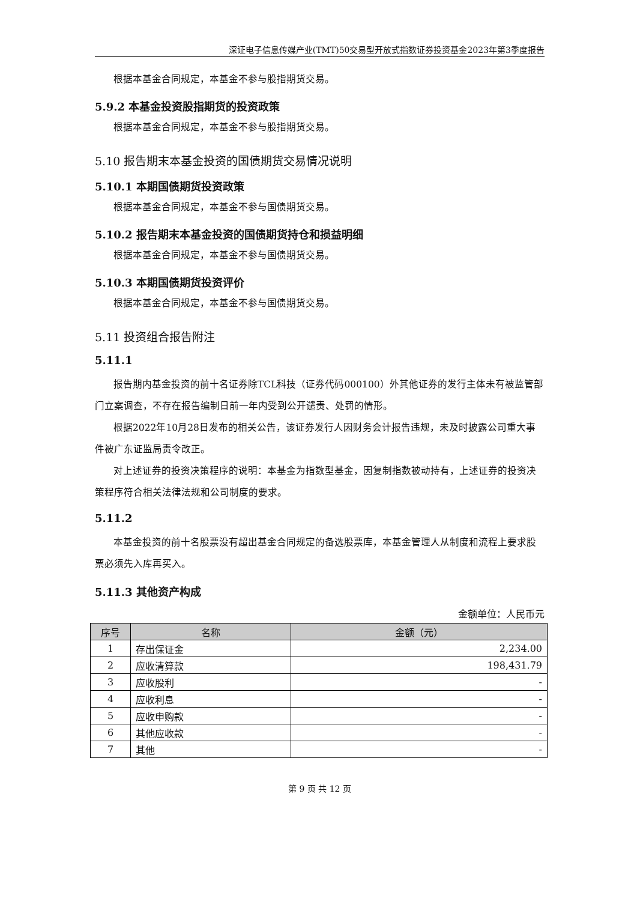深证电子信息传媒产业(TMT)50交易型开放式指数证券投资基金2023年第3季度报告
根据本基金合同规定，本基金不参与股指期货交易。
5.9.2 本基金投资股指期货的投资政策
根据本基金合同规定，本基金不参与股指期货交易。
5.10 报告期末本基金投资的国债期货交易情况说明
5.10.1 本期国债期货投资政策
根据本基金合同规定，本基金不参与国债期货交易。
5.10.2 报告期末本基金投资的国债期货持仓和损益明细
根据本基金合同规定，本基金不参与国债期货交易。
5.10.3 本期国债期货投资评价
根据本基金合同规定，本基金不参与国债期货交易。
5.11 投资组合报告附注
5.11.1
报告期内基金投资的前十名证券除TCL科技（证券代码000100）外其他证券的发行主体未有被监管部门立案调查，不存在报告编制日前一年内受到公开谴责、处罚的情形。
根据2022年10月28日发布的相关公告，该证券发行人因财务会计报告违规，未及时披露公司重大事件被广东证监局责令改正。
对上述证券的投资决策程序的说明：本基金为指数型基金，因复制指数被动持有，上述证券的投资决策程序符合相关法律法规和公司制度的要求。
5.11.2
本基金投资的前十名股票没有超出基金合同规定的备选股票库，本基金管理人从制度和流程上要求股票必须先入库再买入。
5.11.3 其他资产构成
金额单位：人民币元
| 序号 | 名称 | 金额（元） |
| --- | --- | --- |
| 1 | 存出保证金 | 2,234.00 |
| 2 | 应收清算款 | 198,431.79 |
| 3 | 应收股利 | - |
| 4 | 应收利息 | - |
| 5 | 应收申购款 | - |
| 6 | 其他应收款 | - |
| 7 | 其他 | - |
第 9 页 共 12 页